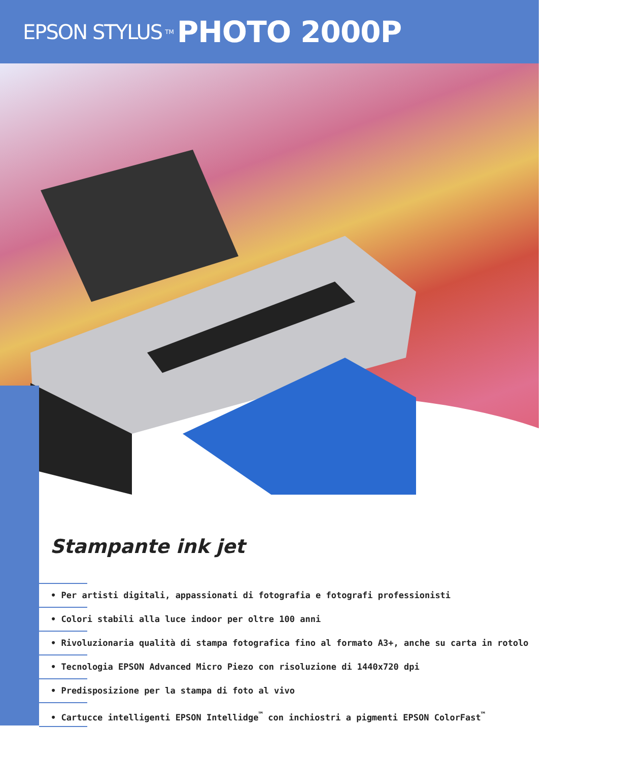EPSON STYLUS TM PHOTO 2000P
Stampante ink jet
• Per artisti digitali, appassionati di fotografia e fotografi professionisti
• Colori stabili alla luce indoor per oltre 100 anni
• Rivoluzionaria qualità di stampa fotografica fino al formato A3+, anche su carta in rotolo
• Tecnologia EPSON Advanced Micro Piezo con risoluzione di 1440x720 dpi
• Predisposizione per la stampa di foto al vivo
• Cartucce intelligenti EPSON Intellidge<sup>™</sup> con inchiostri a pigmenti EPSON ColorFast<sup>™</sup>